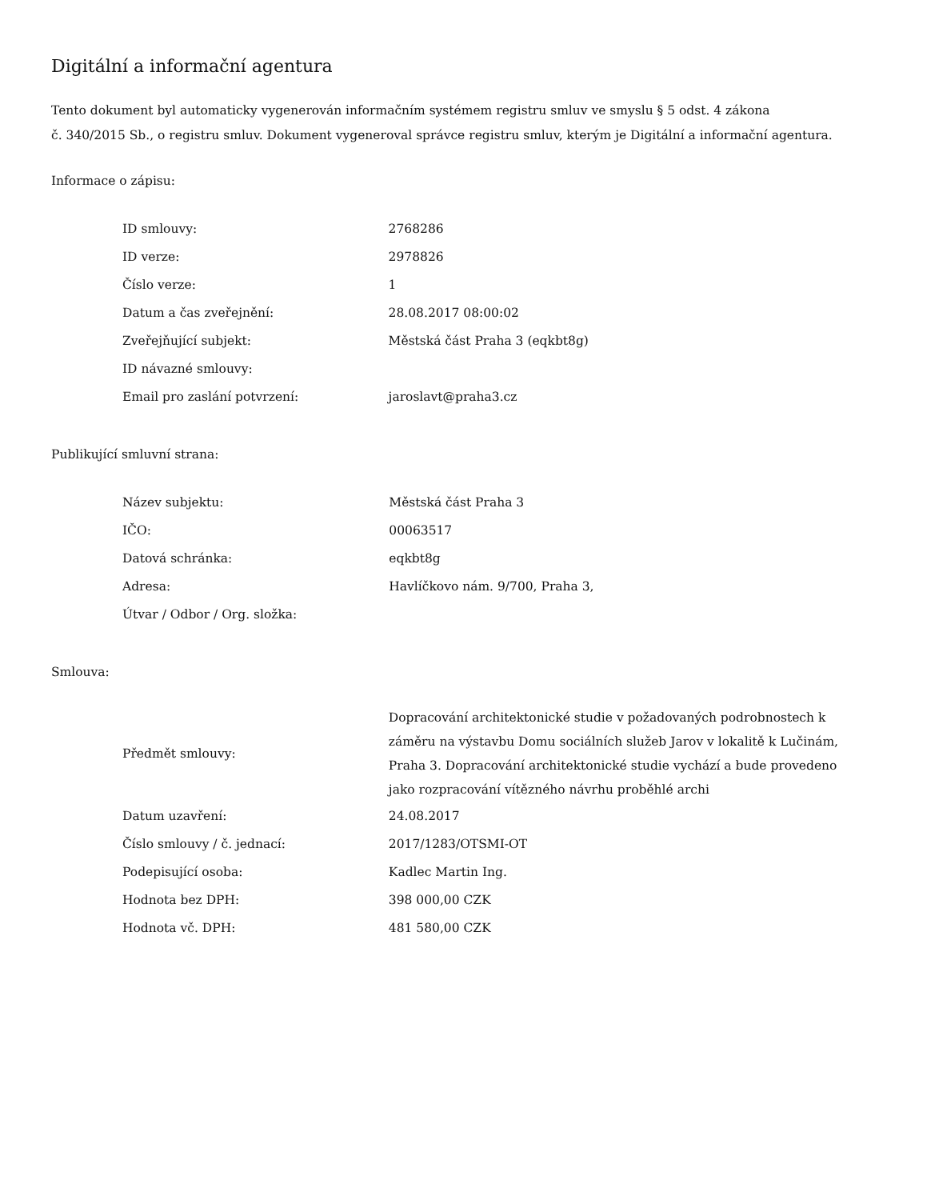Digitální a informační agentura
Tento dokument byl automaticky vygenerován informačním systémem registru smluv ve smyslu § 5 odst. 4 zákona
č. 340/2015 Sb., o registru smluv. Dokument vygeneroval správce registru smluv, kterým je Digitální a informační agentura.
Informace o zápisu:
| ID smlouvy: | 2768286 |
| ID verze: | 2978826 |
| Číslo verze: | 1 |
| Datum a čas zveřejnění: | 28.08.2017 08:00:02 |
| Zveřejňující subjekt: | Městská část Praha 3 (eqkbt8g) |
| ID návazné smlouvy: | |
| Email pro zaslání potvrzení: | jaroslavt@praha3.cz |
Publikující smluvní strana:
| Název subjektu: | Městská část Praha 3 |
| IČO: | 00063517 |
| Datová schránka: | eqkbt8g |
| Adresa: | Havlíčkovo nám. 9/700, Praha 3, |
| Útvar / Odbor / Org. složka: | |
Smlouva:
| Předmět smlouvy: | Dopracování architektonické studie v požadovaných podrobnostech k záměru na výstavbu Domu sociálních služeb Jarov v lokalitě k Lučinám, Praha 3. Dopracování architektonické studie vychází a bude provedeno jako rozpracování vítězného návrhu proběhlé archi |
| Datum uzavření: | 24.08.2017 |
| Číslo smlouvy / č. jednací: | 2017/1283/OTSMI-OT |
| Podepisující osoba: | Kadlec Martin Ing. |
| Hodnota bez DPH: | 398 000,00 CZK |
| Hodnota vč. DPH: | 481 580,00 CZK |